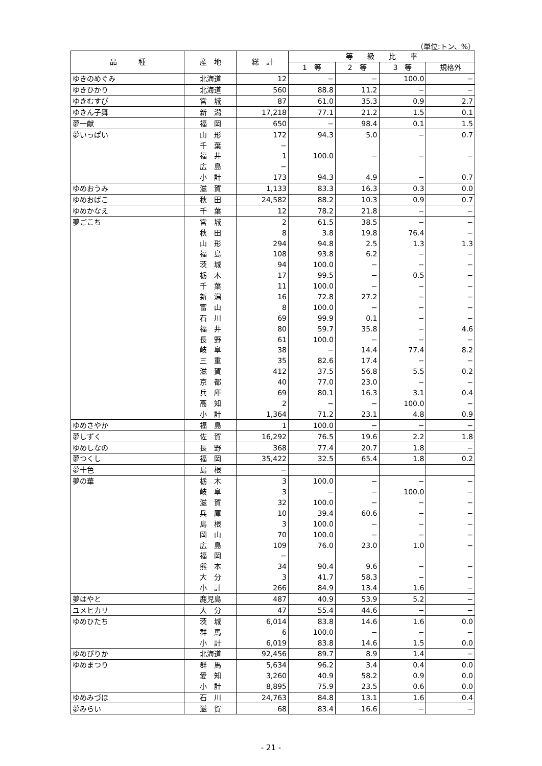（単位:トン、%）
| 品 種 | 産 地 | 総 計 | 等 級 比 率 | | | |
| --- | --- | --- | --- | --- | --- | --- |
| | | | 1 等 | 2 等 | 3 等 | 規格外 |
| ゆきのめぐみ | 北海道 | 12 | − | − | 100.0 | − |
| ゆきひかり | 北海道 | 560 | 88.8 | 11.2 | − | − |
| ゆきむすび | 宮 城 | 87 | 61.0 | 35.3 | 0.9 | 2.7 |
| ゆきん子舞 | 新 潟 | 17,218 | 77.1 | 21.2 | 1.5 | 0.1 |
| 夢一献 | 福 岡 | 650 | − | 98.4 | 0.1 | 1.5 |
| 夢いっぱい | 山 形 | 172 | 94.3 | 5.0 | − | 0.7 |
| | 千 葉 | − | | | | |
| | 福 井 | 1 | 100.0 | − | − | − |
| | 広 島 | − | | | | |
| | 小 計 | 173 | 94.3 | 4.9 | − | 0.7 |
| ゆめおうみ | 滋 賀 | 1,133 | 83.3 | 16.3 | 0.3 | 0.0 |
| ゆめおばこ | 秋 田 | 24,582 | 88.2 | 10.3 | 0.9 | 0.7 |
| ゆめかなえ | 千 葉 | 12 | 78.2 | 21.8 | − | − |
| 夢ごこち | 宮 城 | 2 | 61.5 | 38.5 | − | − |
| | 秋 田 | 8 | 3.8 | 19.8 | 76.4 | − |
| | 山 形 | 294 | 94.8 | 2.5 | 1.3 | 1.3 |
| | 福 島 | 108 | 93.8 | 6.2 | − | − |
| | 茨 城 | 94 | 100.0 | − | − | − |
| | 栃 木 | 17 | 99.5 | − | 0.5 | − |
| | 千 葉 | 11 | 100.0 | − | − | − |
| | 新 潟 | 16 | 72.8 | 27.2 | − | − |
| | 富 山 | 8 | 100.0 | − | − | − |
| | 石 川 | 69 | 99.9 | 0.1 | − | − |
| | 福 井 | 80 | 59.7 | 35.8 | − | 4.6 |
| | 長 野 | 61 | 100.0 | − | − | − |
| | 岐 阜 | 38 | − | 14.4 | 77.4 | 8.2 |
| | 三 重 | 35 | 82.6 | 17.4 | − | − |
| | 滋 賀 | 412 | 37.5 | 56.8 | 5.5 | 0.2 |
| | 京 都 | 40 | 77.0 | 23.0 | − | − |
| | 兵 庫 | 69 | 80.1 | 16.3 | 3.1 | 0.4 |
| | 高 知 | 2 | − | − | 100.0 | − |
| | 小 計 | 1,364 | 71.2 | 23.1 | 4.8 | 0.9 |
| ゆめさやか | 福 島 | 1 | 100.0 | − | − | − |
| 夢しずく | 佐 賀 | 16,292 | 76.5 | 19.6 | 2.2 | 1.8 |
| ゆめしなの | 長 野 | 368 | 77.4 | 20.7 | 1.8 | − |
| 夢つくし | 福 岡 | 35,422 | 32.5 | 65.4 | 1.8 | 0.2 |
| 夢十色 | 島 根 | − | | | | |
| 夢の華 | 栃 木 | 3 | 100.0 | − | − | − |
| | 岐 阜 | 3 | − | − | 100.0 | − |
| | 滋 賀 | 32 | 100.0 | − | − | − |
| | 兵 庫 | 10 | 39.4 | 60.6 | − | − |
| | 島 根 | 3 | 100.0 | − | − | − |
| | 岡 山 | 70 | 100.0 | − | − | − |
| | 広 島 | 109 | 76.0 | 23.0 | 1.0 | − |
| | 福 岡 | − | | | | |
| | 熊 本 | 34 | 90.4 | 9.6 | − | − |
| | 大 分 | 3 | 41.7 | 58.3 | − | − |
| | 小 計 | 266 | 84.9 | 13.4 | 1.6 | − |
| 夢はやと | 鹿児島 | 487 | 40.9 | 53.9 | 5.2 | − |
| ユメヒカリ | 大 分 | 47 | 55.4 | 44.6 | − | − |
| ゆめひたち | 茨 城 | 6,014 | 83.8 | 14.6 | 1.6 | 0.0 |
| | 群 馬 | 6 | 100.0 | − | − | − |
| | 小 計 | 6,019 | 83.8 | 14.6 | 1.5 | 0.0 |
| ゆめぴりか | 北海道 | 92,456 | 89.7 | 8.9 | 1.4 | − |
| ゆめまつり | 群 馬 | 5,634 | 96.2 | 3.4 | 0.4 | 0.0 |
| | 愛 知 | 3,260 | 40.9 | 58.2 | 0.9 | 0.0 |
| | 小 計 | 8,895 | 75.9 | 23.5 | 0.6 | 0.0 |
| ゆめみづほ | 石 川 | 24,763 | 84.8 | 13.1 | 1.6 | 0.4 |
| 夢みらい | 滋 賀 | 68 | 83.4 | 16.6 | − | − |
- 21 -